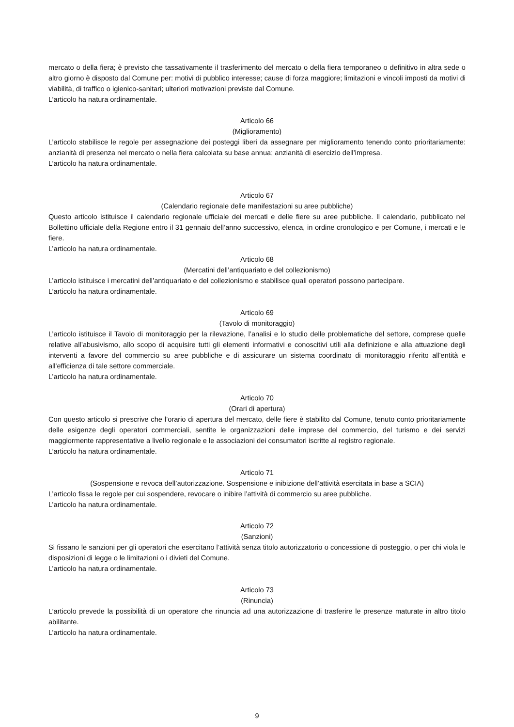mercato o della fiera; è previsto che tassativamente il trasferimento del mercato o della fiera temporaneo o definitivo in altra sede o altro giorno è disposto dal Comune per: motivi di pubblico interesse; cause di forza maggiore; limitazioni e vincoli imposti da motivi di viabilità, di traffico o igienico-sanitari; ulteriori motivazioni previste dal Comune.
L’articolo ha natura ordinamentale.
Articolo 66
(Miglioramento)
L’articolo stabilisce le regole per assegnazione dei posteggi liberi da assegnare per miglioramento tenendo conto prioritariamente: anzianità di presenza nel mercato o nella fiera calcolata su base annua; anzianità di esercizio dell’impresa.
L’articolo ha natura ordinamentale.
Articolo 67
(Calendario regionale delle manifestazioni su aree pubbliche)
Questo articolo istituisce il calendario regionale ufficiale dei mercati e delle fiere su aree pubbliche. Il calendario, pubblicato nel Bollettino ufficiale della Regione entro il 31 gennaio dell’anno successivo, elenca, in ordine cronologico e per Comune, i mercati e le fiere.
L’articolo ha natura ordinamentale.
Articolo 68
(Mercatini dell’antiquariato e del collezionismo)
L’articolo istituisce i mercatini dell’antiquariato e del collezionismo e stabilisce quali operatori possono partecipare.
L’articolo ha natura ordinamentale.
Articolo 69
(Tavolo di monitoraggio)
L’articolo istituisce il Tavolo di monitoraggio per la rilevazione, l’analisi e lo studio delle problematiche del settore, comprese quelle relative all’abusivismo, allo scopo di acquisire tutti gli elementi informativi e conoscitivi utili alla definizione e alla attuazione degli interventi a favore del commercio su aree pubbliche e di assicurare un sistema coordinato di monitoraggio riferito all'entità e all'efficienza di tale settore commerciale.
L’articolo ha natura ordinamentale.
Articolo 70
(Orari di apertura)
Con questo articolo si prescrive che l’orario di apertura del mercato, delle fiere è stabilito dal Comune, tenuto conto prioritariamente delle esigenze degli operatori commerciali, sentite le organizzazioni delle imprese del commercio, del turismo e dei servizi maggiormente rappresentative a livello regionale e le associazioni dei consumatori iscritte al registro regionale.
L’articolo ha natura ordinamentale.
Articolo 71
(Sospensione e revoca dell’autorizzazione. Sospensione e inibizione dell’attività esercitata in base a SCIA)
L’articolo fissa le regole per cui sospendere, revocare o inibire l’attività di commercio su aree pubbliche.
L’articolo ha natura ordinamentale.
Articolo 72
(Sanzioni)
Si fissano le sanzioni per gli operatori che esercitano l’attività senza titolo autorizzatorio o concessione di posteggio, o per chi viola le disposizioni di legge o le limitazioni o i divieti del Comune.
L’articolo ha natura ordinamentale.
Articolo 73
(Rinuncia)
L’articolo prevede la possibilità di un operatore che rinuncia ad una autorizzazione di trasferire le presenze maturate in altro titolo abilitante.
L’articolo ha natura ordinamentale.
9